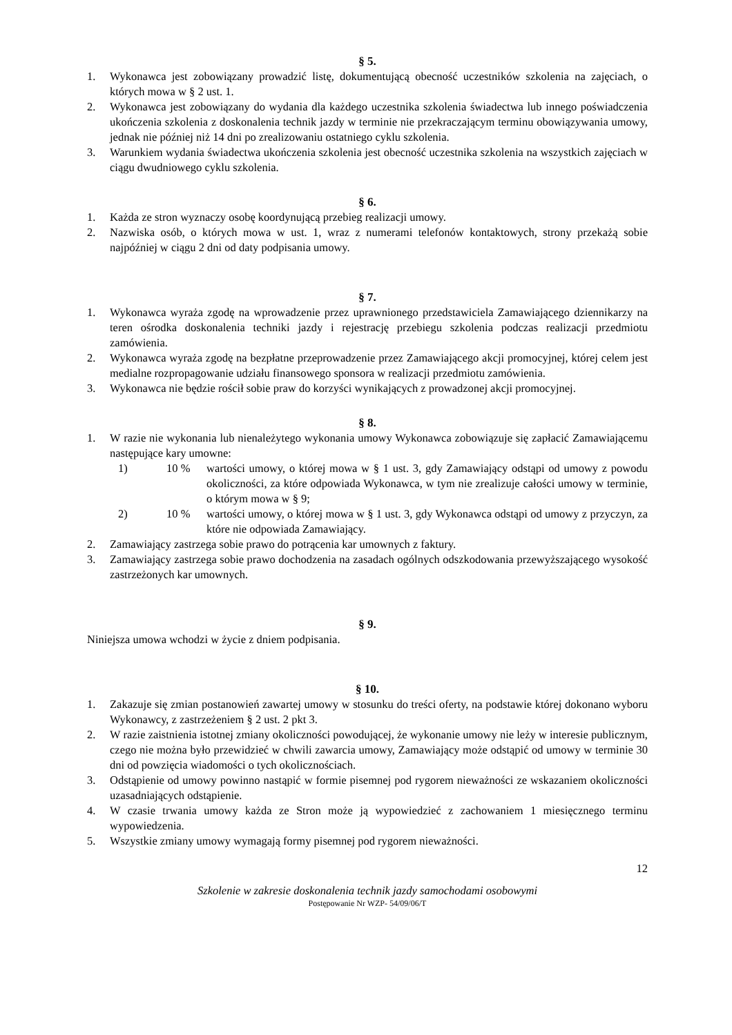§ 5.
1. Wykonawca jest zobowiązany prowadzić listę, dokumentującą obecność uczestników szkolenia na zajęciach, o których mowa w § 2 ust. 1.
2. Wykonawca jest zobowiązany do wydania dla każdego uczestnika szkolenia świadectwa lub innego poświadczenia ukończenia szkolenia z doskonalenia technik jazdy w terminie nie przekraczającym terminu obowiązywania umowy, jednak nie później niż 14 dni po zrealizowaniu ostatniego cyklu szkolenia.
3. Warunkiem wydania świadectwa ukończenia szkolenia jest obecność uczestnika szkolenia na wszystkich zajęciach w ciągu dwudniowego cyklu szkolenia.
§ 6.
1. Każda ze stron wyznaczy osobę koordynującą przebieg realizacji umowy.
2. Nazwiska osób, o których mowa w ust. 1, wraz z numerami telefonów kontaktowych, strony przekażą sobie najpóźniej w ciągu 2 dni od daty podpisania umowy.
§ 7.
1. Wykonawca wyraża zgodę na wprowadzenie przez uprawnionego przedstawiciela Zamawiającego dziennikarzy na teren ośrodka doskonalenia techniki jazdy i rejestrację przebiegu szkolenia podczas realizacji przedmiotu zamówienia.
2. Wykonawca wyraża zgodę na bezpłatne przeprowadzenie przez Zamawiającego akcji promocyjnej, której celem jest medialne rozpropagowanie udziału finansowego sponsora w realizacji przedmiotu zamówienia.
3. Wykonawca nie będzie rościł sobie praw do korzyści wynikających z prowadzonej akcji promocyjnej.
§ 8.
1. W razie nie wykonania lub nienależytego wykonania umowy Wykonawca zobowiązuje się zapłacić Zamawiającemu następujące kary umowne:
1) 10 % wartości umowy, o której mowa w § 1 ust. 3, gdy Zamawiający odstąpi od umowy z powodu okoliczności, za które odpowiada Wykonawca, w tym nie zrealizuje całości umowy w terminie, o którym mowa w § 9;
2) 10 % wartości umowy, o której mowa w § 1 ust. 3, gdy Wykonawca odstąpi od umowy z przyczyn, za które nie odpowiada Zamawiający.
2. Zamawiający zastrzega sobie prawo do potrącenia kar umownych z faktury.
3. Zamawiający zastrzega sobie prawo dochodzenia na zasadach ogólnych odszkodowania przewyższającego wysokość zastrzeżonych kar umownych.
§ 9.
Niniejsza umowa wchodzi w życie z dniem podpisania.
§ 10.
1. Zakazuje się zmian postanowień zawartej umowy w stosunku do treści oferty, na podstawie której dokonano wyboru Wykonawcy, z zastrzeżeniem § 2 ust. 2 pkt 3.
2. W razie zaistnienia istotnej zmiany okoliczności powodującej, że wykonanie umowy nie leży w interesie publicznym, czego nie można było przewidzieć w chwili zawarcia umowy, Zamawiający może odstąpić od umowy w terminie 30 dni od powzięcia wiadomości o tych okolicznościach.
3. Odstąpienie od umowy powinno nastąpić w formie pisemnej pod rygorem nieważności ze wskazaniem okoliczności uzasadniających odstąpienie.
4. W czasie trwania umowy każda ze Stron może ją wypowiedzieć z zachowaniem 1 miesięcznego terminu wypowiedzenia.
5. Wszystkie zmiany umowy wymagają formy pisemnej pod rygorem nieważności.
12
Szkolenie w zakresie doskonalenia technik jazdy samochodami osobowymi
Postępowanie Nr WZP- 54/09/06/T